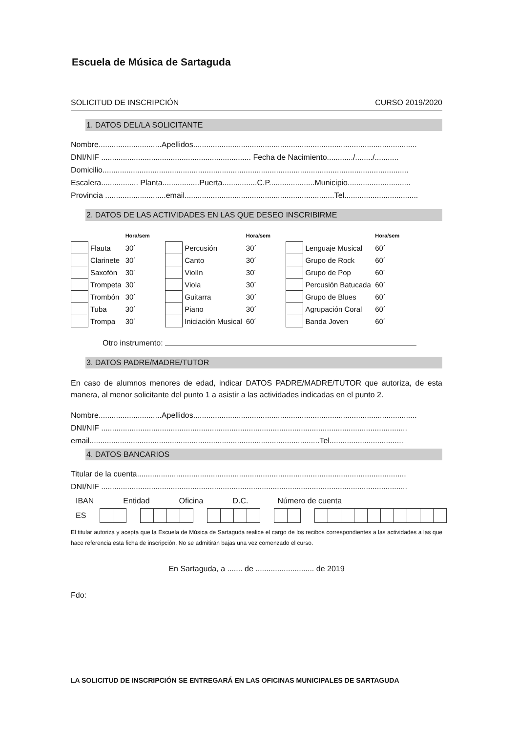Escuela de Música de Sartaguda
SOLICITUD DE INSCRIPCIÓN CURSO 2019/2020
1. DATOS DEL/LA SOLICITANTE
Nombre.............................Apellidos.......................................................................................................
DNI/NIF ..................................................................... Fecha de Nacimiento............/......../...........
Domicilio.............................................................................................................................................
Escalera................. Planta.................Puerta................C.P.....................Municipio.............................
Provincia ............................email.....................................................................Tel..................................
2. DATOS DE LAS ACTIVIDADES EN LAS QUE DESEO INSCRIBIRME
| | | Hora/sem | | | | Hora/sem | | | | Hora/sem |
| | Flauta | 30´ | | | Percusión | 30´ | | | Lenguaje Musical | 60´ |
| | Clarinete | 30´ | | | Canto | 30´ | | | Grupo de Rock | 60´ |
| | Saxofón | 30´ | | | Violín | 30´ | | | Grupo de Pop | 60´ |
| | Trompeta | 30´ | | | Viola | 30´ | | | Percusión Batucada | 60´ |
| | Trombón | 30´ | | | Guitarra | 30´ | | | Grupo de Blues | 60´ |
| | Tuba | 30´ | | | Piano | 30´ | | | Agrupación Coral | 60´ |
| | Trompa | 30´ | | | Iniciación Musical | 60´ | | | Banda Joven | 60´ |
Otro instrumento:
3. DATOS PADRE/MADRE/TUTOR
En caso de alumnos menores de edad, indicar DATOS PADRE/MADRE/TUTOR que autoriza, de esta manera, al menor solicitante del punto 1 a asistir a las actividades indicadas en el punto 2.
Nombre.............................Apellidos.......................................................................................................
DNI/NIF .............................................................................................................................................
email..........................................................................................................Tel..................................
4. DATOS BANCARIOS
Titular de la cuenta............................................................................................................................
DNI/NIF .............................................................................................................................................
IBAN Entidad Oficina D.C. Número de cuenta
ES
El titular autoriza y acepta que la Escuela de Música de Sartaguda realice el cargo de los recibos correspondientes a las actividades a las que hace referencia esta ficha de inscripción. No se admitirán bajas una vez comenzado el curso.
En Sartaguda, a ....... de ........................... de 2019
Fdo:
LA SOLICITUD DE INSCRIPCIÓN SE ENTREGARÁ EN LAS OFICINAS MUNICIPALES DE SARTAGUDA